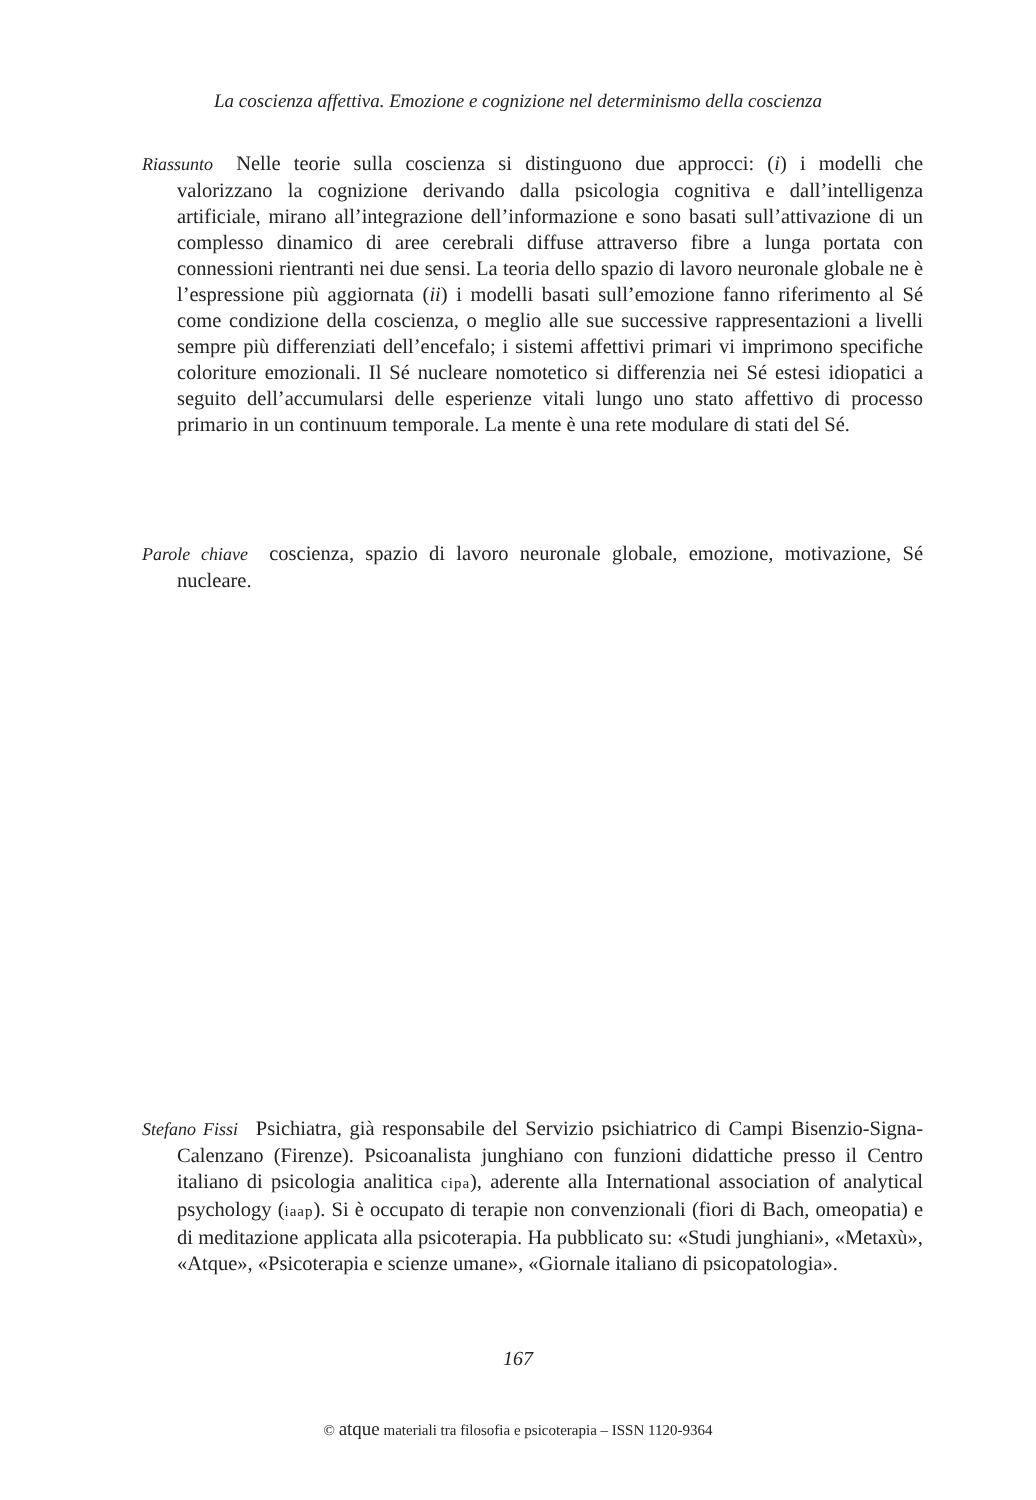La coscienza affettiva. Emozione e cognizione nel determinismo della coscienza
Riassunto Nelle teorie sulla coscienza si distinguono due approcci: (i) i modelli che valorizzano la cognizione derivando dalla psicologia cognitiva e dall’intelligenza artificiale, mirano all’integrazione dell’informazione e sono basati sull’attivazione di un complesso dinamico di aree cerebrali diffuse attraverso fibre a lunga portata con connessioni rientranti nei due sensi. La teoria dello spazio di lavoro neuronale globale ne è l’espressione più aggiornata (ii) i modelli basati sull’emozione fanno riferimento al Sé come condizione della coscienza, o meglio alle sue successive rappresentazioni a livelli sempre più differenziati dell’encefalo; i sistemi affettivi primari vi imprimono specifiche coloriture emozionali. Il Sé nucleare nomotetico si differenzia nei Sé estesi idiopatici a seguito dell’accumularsi delle esperienze vitali lungo uno stato affettivo di processo primario in un continuum temporale. La mente è una rete modulare di stati del Sé.
Parole chiave coscienza, spazio di lavoro neuronale globale, emozione, motivazione, Sé nucleare.
Stefano Fissi Psichiatra, già responsabile del Servizio psichiatrico di Campi Bisenzio-Signa-Calenzano (Firenze). Psicoanalista junghiano con funzioni didattiche presso il Centro italiano di psicologia analitica cipa), aderente alla International association of analytical psychology (iaap). Si è occupato di terapie non convenzionali (fiori di Bach, omeopatia) e di meditazione applicata alla psicoterapia. Ha pubblicato su: «Studi junghiani», «Metaxù», «Atque», «Psicoterapia e scienze umane», «Giornale italiano di psicopatologia».
167
© atque materiali tra filosofia e psicoterapia – ISSN 1120-9364